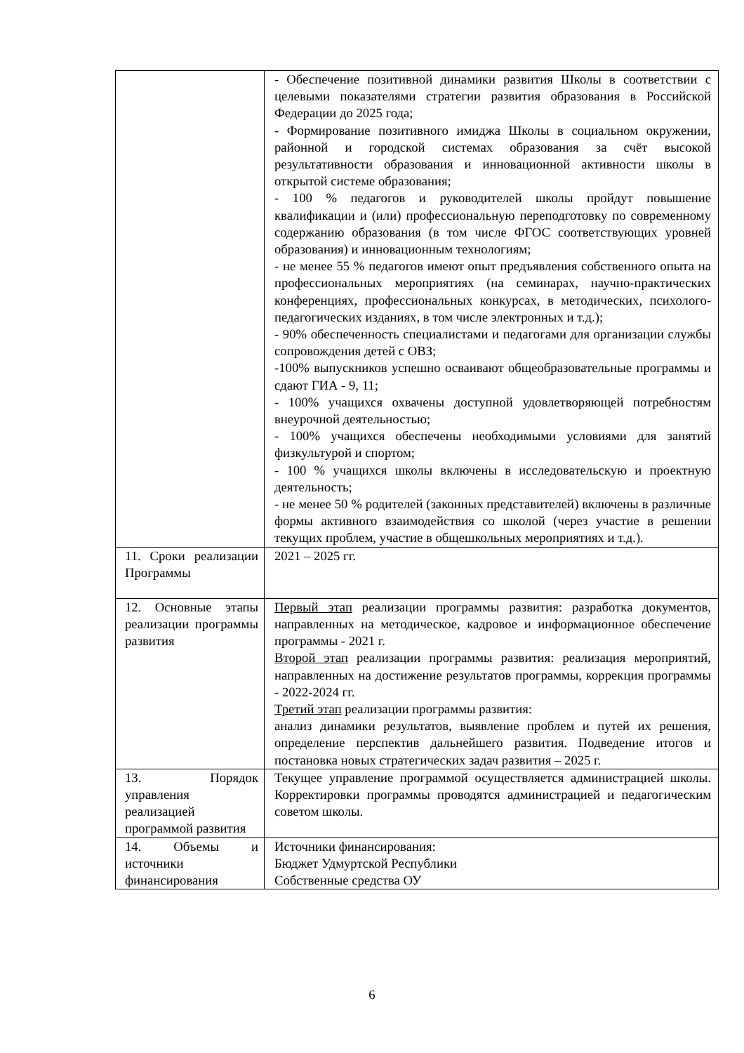| | - Обеспечение позитивной динамики развития Школы в соответствии с целевыми показателями стратегии развития образования в Российской Федерации до 2025 года; - Формирование позитивного имиджа Школы в социальном окружении, районной и городской системах образования за счёт высокой результативности образования и инновационной активности школы в открытой системе образования; - 100 % педагогов и руководителей школы пройдут повышение квалификации и (или) профессиональную переподготовку по современному содержанию образования (в том числе ФГОС соответствующих уровней образования) и инновационным технологиям; - не менее 55 % педагогов имеют опыт предъявления собственного опыта на профессиональных мероприятиях (на семинарах, научно-практических конференциях, профессиональных конкурсах, в методических, психолого-педагогических изданиях, в том числе электронных и т.д.); - 90% обеспеченность специалистами и педагогами для организации службы сопровождения детей с ОВЗ; -100% выпускников успешно осваивают общеобразовательные программы и сдают ГИА - 9, 11; - 100% учащихся охвачены доступной удовлетворяющей потребностям внеурочной деятельностью; - 100% учащихся обеспечены необходимыми условиями для занятий физкультурой и спортом; - 100 % учащихся школы включены в исследовательскую и проектную деятельность; - не менее 50 % родителей (законных представителей) включены в различные формы активного взаимодействия со школой (через участие в решении текущих проблем, участие в общешкольных мероприятиях и т.д.). |
| 11. Сроки реализации Программы | 2021 – 2025 гг. |
| 12. Основные этапы реализации программы развития | Первый этап реализации программы развития: разработка документов, направленных на методическое, кадровое и информационное обеспечение программы - 2021 г. Второй этап реализации программы развития: реализация мероприятий, направленных на достижение результатов программы, коррекция программы - 2022-2024 гг. Третий этап реализации программы развития: анализ динамики результатов, выявление проблем и путей их решения, определение перспектив дальнейшего развития. Подведение итогов и постановка новых стратегических задач развития – 2025 г. |
| 13. Порядок управления реализацией программой развития | Текущее управление программой осуществляется администрацией школы. Корректировки программы проводятся администрацией и педагогическим советом школы. |
| 14. Объемы и источники финансирования | Источники финансирования: Бюджет Удмуртской Республики Собственные средства ОУ |
6